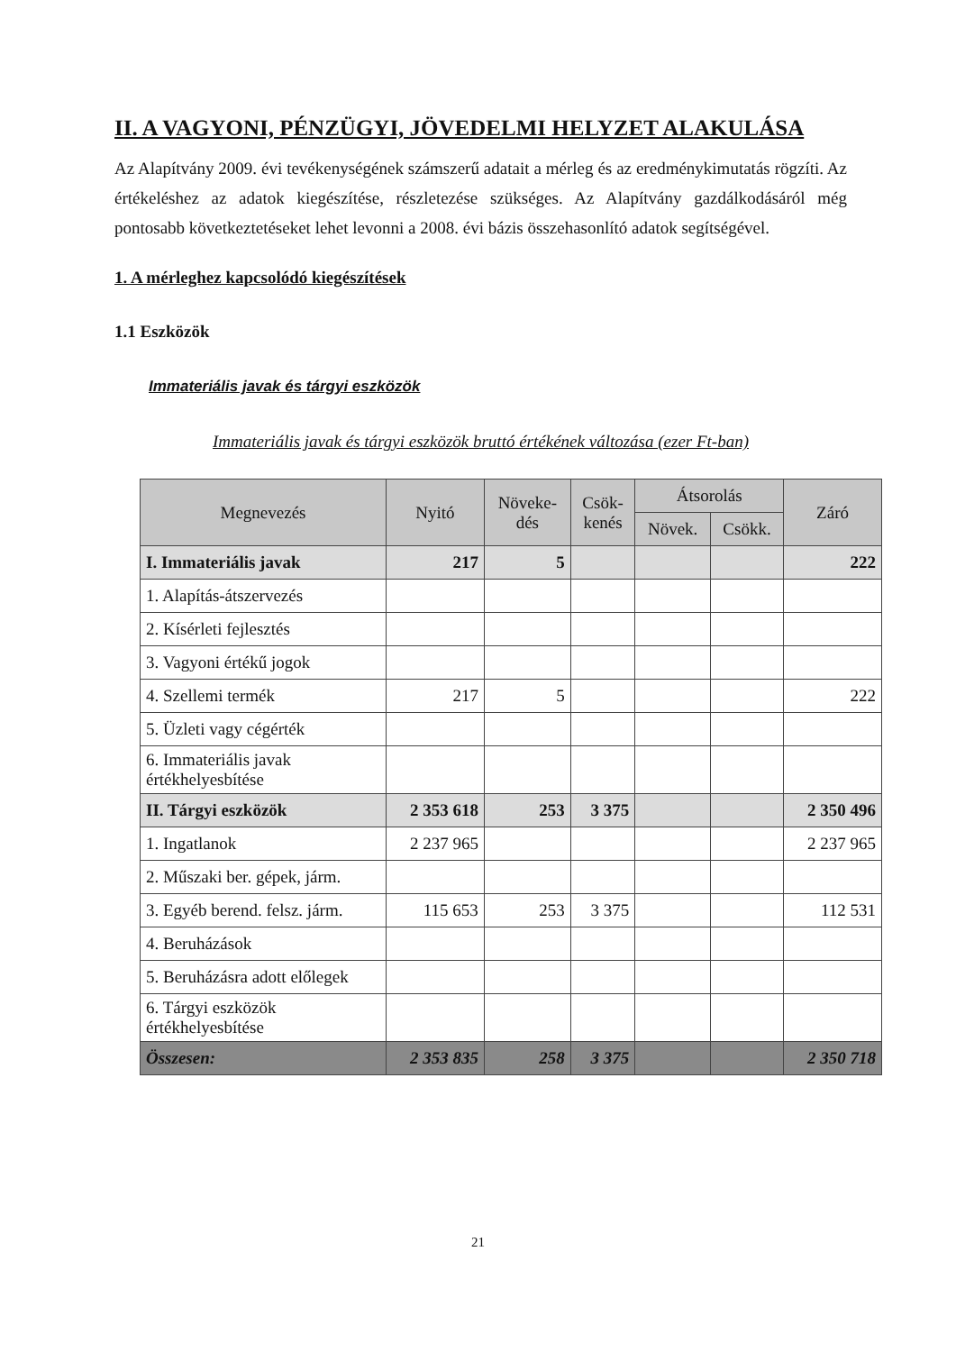II. A VAGYONI, PÉNZÜGYI, JÖVEDELMI HELYZET ALAKULÁSA
Az Alapítvány 2009. évi tevékenységének számszerű adatait a mérleg és az eredménykimutatás rögzíti. Az értékeléshez az adatok kiegészítése, részletezése szükséges. Az Alapítvány gazdálkodásáról még pontosabb következtetéseket lehet levonni a 2008. évi bázis összehasonlító adatok segítségével.
1. A mérleghez kapcsolódó kiegészítések
1.1 Eszközök
Immateriális javak és tárgyi eszközök
Immateriális javak és tárgyi eszközök bruttó értékének változása (ezer Ft-ban)
| Megnevezés | Nyitó | Növeke- dés | Csök- kenés | Átsorolás | | Záró |
| --- | --- | --- | --- | --- | --- | --- |
| | | | | Növek. | Csökk. | |
| I. Immateriális javak | 217 | 5 | | | | 222 |
| 1. Alapítás-átszervezés | | | | | | |
| 2. Kísérleti fejlesztés | | | | | | |
| 3. Vagyoni értékű jogok | | | | | | |
| 4. Szellemi termék | 217 | 5 | | | | 222 |
| 5. Üzleti vagy cégérték | | | | | | |
| 6. Immateriális javak értékhelyesbítése | | | | | | |
| II. Tárgyi eszközök | 2 353 618 | 253 | 3 375 | | | 2 350 496 |
| 1. Ingatlanok | 2 237 965 | | | | | 2 237 965 |
| 2. Műszaki ber. gépek, járm. | | | | | | |
| 3. Egyéb berend. felsz. járm. | 115 653 | 253 | 3 375 | | | 112 531 |
| 4. Beruházások | | | | | | |
| 5. Beruházásra adott előlegek | | | | | | |
| 6. Tárgyi eszközök értékhelyesbítése | | | | | | |
| Összesen: | 2 353 835 | 258 | 3 375 | | | 2 350 718 |
21